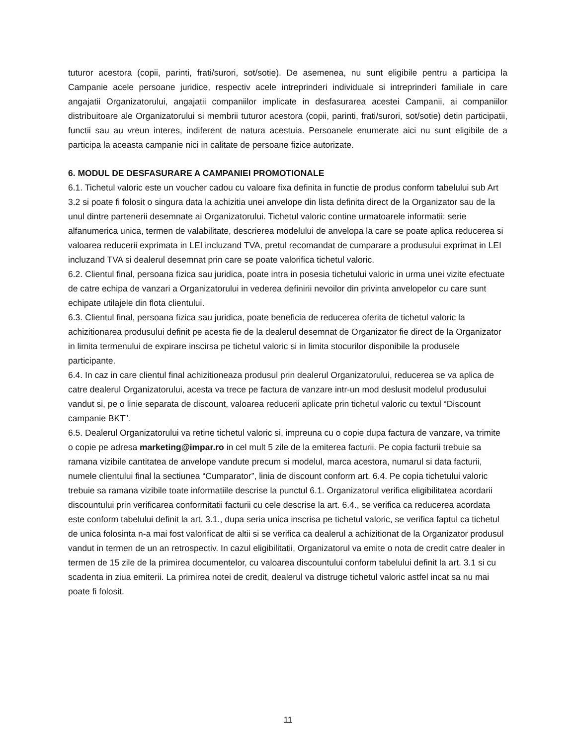tuturor acestora (copii, parinti, frati/surori, sot/sotie). De asemenea, nu sunt eligibile pentru a participa la Campanie acele persoane juridice, respectiv acele intreprinderi individuale si intreprinderi familiale in care angajatii Organizatorului, angajatii companiilor implicate in desfasurarea acestei Campanii, ai companiilor distribuitoare ale Organizatorului si membrii tuturor acestora (copii, parinti, frati/surori, sot/sotie) detin participatii, functii sau au vreun interes, indiferent de natura acestuia. Persoanele enumerate aici nu sunt eligibile de a participa la aceasta campanie nici in calitate de persoane fizice autorizate.
6. MODUL DE DESFASURARE A CAMPANIEI PROMOTIONALE
6.1. Tichetul valoric este un voucher cadou cu valoare fixa definita in functie de produs conform tabelului sub Art 3.2 si poate fi folosit o singura data la achizitia unei anvelope din lista definita direct de la Organizator sau de la unul dintre partenerii desemnate ai Organizatorului. Tichetul valoric contine urmatoarele informatii: serie alfanumerica unica, termen de valabilitate, descrierea modelului de anvelopa la care se poate aplica reducerea si valoarea reducerii exprimata in LEI incluzand TVA, pretul recomandat de cumparare a produsului exprimat in LEI incluzand TVA si dealerul desemnat prin care se poate valorifica tichetul valoric.
6.2. Clientul final, persoana fizica sau juridica, poate intra in posesia tichetului valoric in urma unei vizite efectuate de catre echipa de vanzari a Organizatorului in vederea definirii nevoilor din privinta anvelopelor cu care sunt echipate utilajele din flota clientului.
6.3. Clientul final, persoana fizica sau juridica, poate beneficia de reducerea oferita de tichetul valoric la achizitionarea produsului definit pe acesta fie de la dealerul desemnat de Organizator fie direct de la Organizator in limita termenului de expirare inscirsa pe tichetul valoric si in limita stocurilor disponibile la produsele participante.
6.4. In caz in care clientul final achizitioneaza produsul prin dealerul Organizatorului, reducerea se va aplica de catre dealerul Organizatorului, acesta va trece pe factura de vanzare intr-un mod deslusit modelul produsului vandut si, pe o linie separata de discount, valoarea reducerii aplicate prin tichetul valoric cu textul “Discount campanie BKT”.
6.5. Dealerul Organizatorului va retine tichetul valoric si, impreuna cu o copie dupa factura de vanzare, va trimite o copie pe adresa marketing@impar.ro in cel mult 5 zile de la emiterea facturii. Pe copia facturii trebuie sa ramana vizibile cantitatea de anvelope vandute precum si modelul, marca acestora, numarul si data facturii, numele clientului final la sectiunea “Cumparator”, linia de discount conform art. 6.4. Pe copia tichetului valoric trebuie sa ramana vizibile toate informatiile descrise la punctul 6.1. Organizatorul verifica eligibilitatea acordarii discountului prin verificarea conformitatii facturii cu cele descrise la art. 6.4., se verifica ca reducerea acordata este conform tabelului definit la art. 3.1., dupa seria unica inscrisa pe tichetul valoric, se verifica faptul ca tichetul de unica folosinta n-a mai fost valorificat de altii si se verifica ca dealerul a achizitionat de la Organizator produsul vandut in termen de un an retrospectiv. In cazul eligibilitatii, Organizatorul va emite o nota de credit catre dealer in termen de 15 zile de la primirea documentelor, cu valoarea discountului conform tabelului definit la art. 3.1 si cu scadenta in ziua emiterii. La primirea notei de credit, dealerul va distruge tichetul valoric astfel incat sa nu mai poate fi folosit.
11